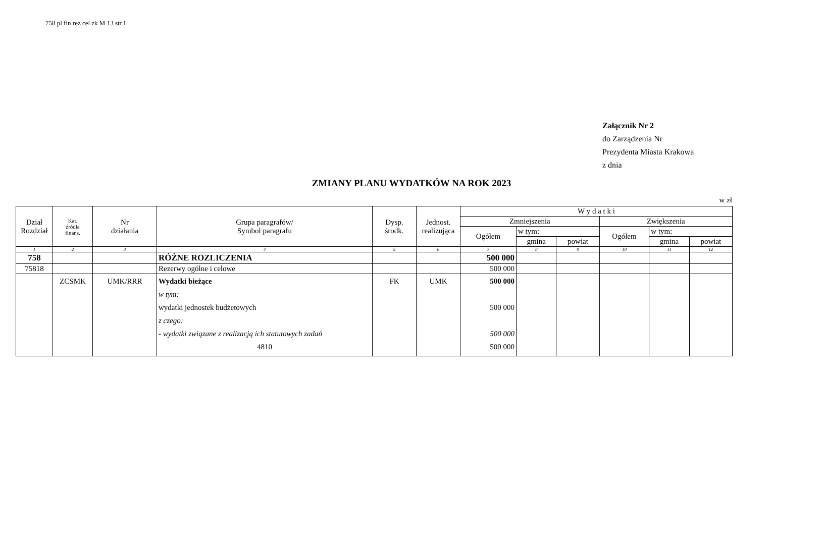758 pl fin rez cel zk M 13 str.1
Załącznik Nr 2
do Zarządzenia Nr
Prezydenta Miasta Krakowa
z dnia
ZMIANY PLANU WYDATKÓW NA ROK 2023
w zł
| Dział Rozdział | Kat. źródła finans. | Nr działania | Grupa paragrafów/ Symbol paragrafu | Dysp. środk. | Jednost. realizująca | W y d a t k i | | | | | |
| --- | --- | --- | --- | --- | --- | --- | --- | --- | --- | --- | --- |
| | | | | | | Zmniejszenia | | | Zwiększenia | | |
| | | | | | | Ogółem | w tym: | | Ogółem | w tym: | |
| | | | | | | | gmina | powiat | | gmina | powiat |
| 1 | 2 | 3 | 4 | 5 | 6 | 7 | 8 | 9 | 10 | 11 | 12 |
| 758 | | | RÓŻNE ROZLICZENIA | | | 500 000 | | | | | |
| 75818 | | | Rezerwy ogólne i celowe | | | 500 000 | | | | | |
| | ZCSMK | UMK/RRR | Wydatki bieżące w tym: wydatki jednostek budżetowych z czego: - wydatki związane z realizacją ich statutowych zadań 4810 | FK | UMK | 500 000 500 000 500 000 500 000 | | | | | |